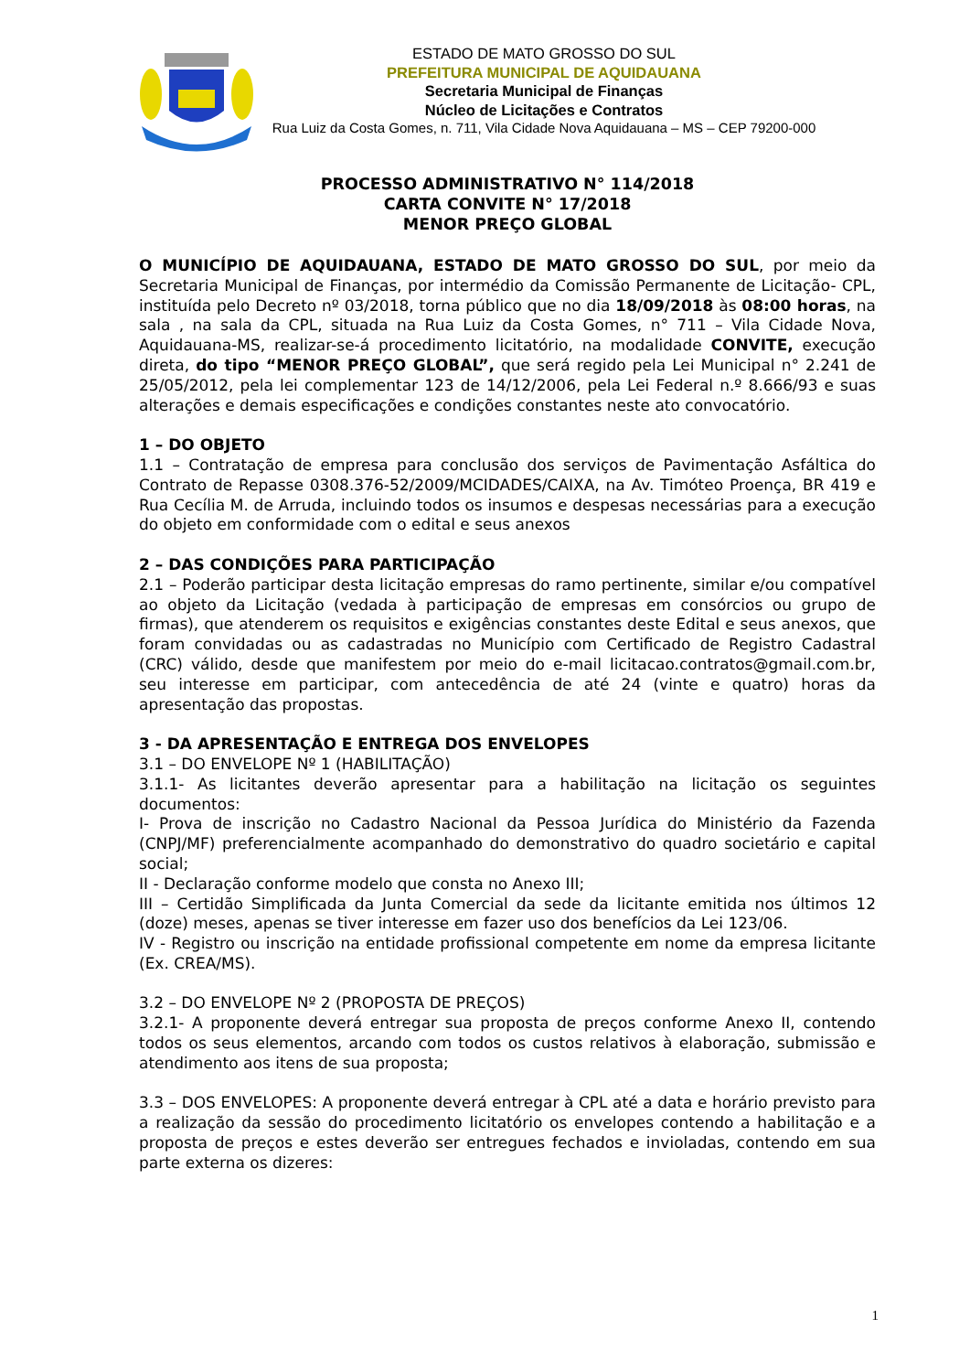ESTADO DE MATO GROSSO DO SUL
PREFEITURA MUNICIPAL DE AQUIDAUANA
Secretaria Municipal de Finanças
Núcleo de Licitações e Contratos
Rua Luiz da Costa Gomes, n. 711, Vila Cidade Nova Aquidauana – MS – CEP 79200-000
PROCESSO ADMINISTRATIVO N° 114/2018
CARTA CONVITE N° 17/2018
MENOR PREÇO GLOBAL
O MUNICÍPIO DE AQUIDAUANA, ESTADO DE MATO GROSSO DO SUL, por meio da Secretaria Municipal de Finanças, por intermédio da Comissão Permanente de Licitação- CPL, instituída pelo Decreto nº 03/2018, torna público que no dia 18/09/2018 às 08:00 horas, na sala , na sala da CPL, situada na Rua Luiz da Costa Gomes, n° 711 – Vila Cidade Nova, Aquidauana-MS, realizar-se-á procedimento licitatório, na modalidade CONVITE, execução direta, do tipo “MENOR PREÇO GLOBAL”, que será regido pela Lei Municipal n° 2.241 de 25/05/2012, pela lei complementar 123 de 14/12/2006, pela Lei Federal n.º 8.666/93 e suas alterações e demais especificações e condições constantes neste ato convocatório.
1 – DO OBJETO
1.1 – Contratação de empresa para conclusão dos serviços de Pavimentação Asfáltica do Contrato de Repasse 0308.376-52/2009/MCIDADES/CAIXA, na Av. Timóteo Proença, BR 419 e Rua Cecília M. de Arruda, incluindo todos os insumos e despesas necessárias para a execução do objeto em conformidade com o edital e seus anexos
2 – DAS CONDIÇÕES PARA PARTICIPAÇÃO
2.1 – Poderão participar desta licitação empresas do ramo pertinente, similar e/ou compatível ao objeto da Licitação (vedada à participação de empresas em consórcios ou grupo de firmas), que atenderem os requisitos e exigências constantes deste Edital e seus anexos, que foram convidadas ou as cadastradas no Município com Certificado de Registro Cadastral (CRC) válido, desde que manifestem por meio do e-mail licitacao.contratos@gmail.com.br, seu interesse em participar, com antecedência de até 24 (vinte e quatro) horas da apresentação das propostas.
3 - DA APRESENTAÇÃO E ENTREGA DOS ENVELOPES
3.1 – DO ENVELOPE Nº 1 (HABILITAÇÃO)
3.1.1- As licitantes deverão apresentar para a habilitação na licitação os seguintes documentos:
I- Prova de inscrição no Cadastro Nacional da Pessoa Jurídica do Ministério da Fazenda (CNPJ/MF) preferencialmente acompanhado do demonstrativo do quadro societário e capital social;
II - Declaração conforme modelo que consta no Anexo III;
III – Certidão Simplificada da Junta Comercial da sede da licitante emitida nos últimos 12 (doze) meses, apenas se tiver interesse em fazer uso dos benefícios da Lei 123/06.
IV - Registro ou inscrição na entidade profissional competente em nome da empresa licitante (Ex. CREA/MS).
3.2 – DO ENVELOPE Nº 2 (PROPOSTA DE PREÇOS)
3.2.1- A proponente deverá entregar sua proposta de preços conforme Anexo II, contendo todos os seus elementos, arcando com todos os custos relativos à elaboração, submissão e atendimento aos itens de sua proposta;
3.3 – DOS ENVELOPES: A proponente deverá entregar à CPL até a data e horário previsto para a realização da sessão do procedimento licitatório os envelopes contendo a habilitação e a proposta de preços e estes deverão ser entregues fechados e invioladas, contendo em sua parte externa os dizeres:
1